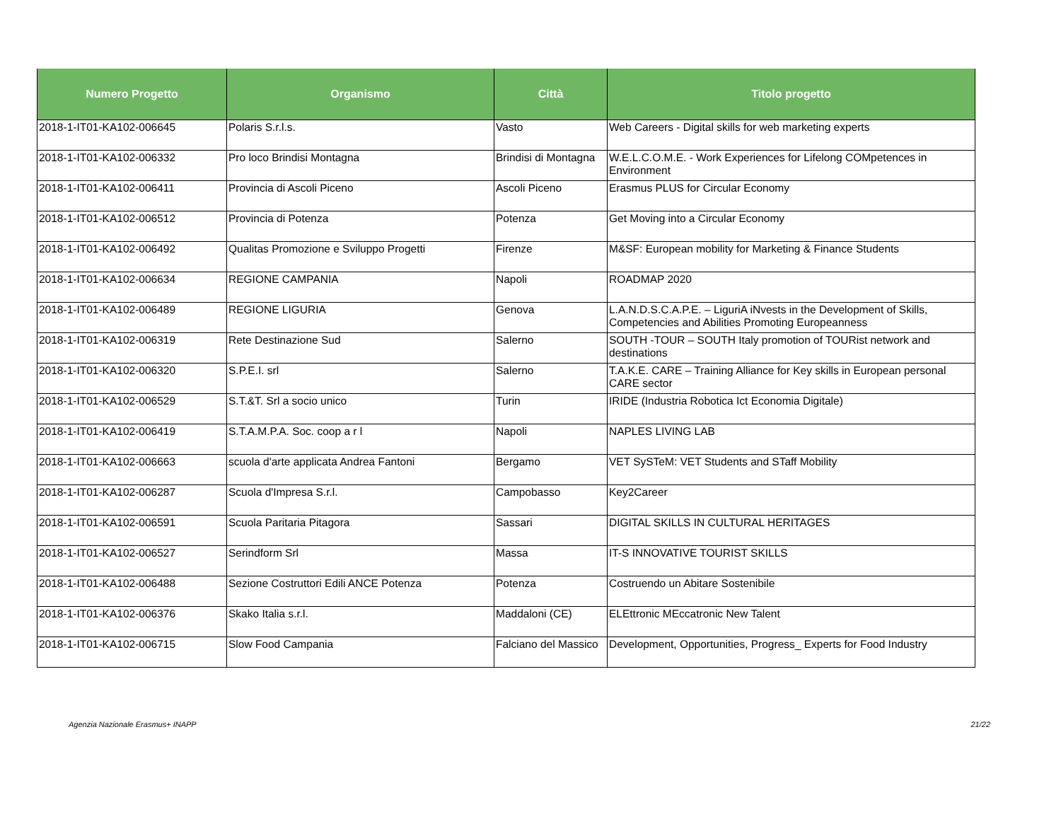| Numero Progetto | Organismo | Città | Titolo progetto |
| --- | --- | --- | --- |
| 2018-1-IT01-KA102-006645 | Polaris S.r.l.s. | Vasto | Web Careers - Digital skills for web marketing experts |
| 2018-1-IT01-KA102-006332 | Pro loco Brindisi Montagna | Brindisi di Montagna | W.E.L.C.O.M.E. - Work Experiences for Lifelong COMpetences in Environment |
| 2018-1-IT01-KA102-006411 | Provincia di Ascoli Piceno | Ascoli Piceno | Erasmus PLUS for Circular Economy |
| 2018-1-IT01-KA102-006512 | Provincia di Potenza | Potenza | Get Moving into a Circular Economy |
| 2018-1-IT01-KA102-006492 | Qualitas Promozione e Sviluppo Progetti | Firenze | M&SF: European mobility for Marketing & Finance Students |
| 2018-1-IT01-KA102-006634 | REGIONE CAMPANIA | Napoli | ROADMAP 2020 |
| 2018-1-IT01-KA102-006489 | REGIONE LIGURIA | Genova | L.A.N.D.S.C.A.P.E. – LiguriA iNvests in the Development of Skills, Competencies and Abilities Promoting Europeanness |
| 2018-1-IT01-KA102-006319 | Rete Destinazione Sud | Salerno | SOUTH -TOUR – SOUTH Italy promotion of TOURist network and destinations |
| 2018-1-IT01-KA102-006320 | S.P.E.I. srl | Salerno | T.A.K.E. CARE – Training Alliance for Key skills in European personal CARE sector |
| 2018-1-IT01-KA102-006529 | S.T.&T. Srl a socio unico | Turin | IRIDE (Industria Robotica Ict Economia Digitale) |
| 2018-1-IT01-KA102-006419 | S.T.A.M.P.A. Soc. coop a r l | Napoli | NAPLES LIVING LAB |
| 2018-1-IT01-KA102-006663 | scuola d'arte applicata Andrea Fantoni | Bergamo | VET SySTeM: VET Students and STaff Mobility |
| 2018-1-IT01-KA102-006287 | Scuola d'Impresa S.r.l. | Campobasso | Key2Career |
| 2018-1-IT01-KA102-006591 | Scuola Paritaria Pitagora | Sassari | DIGITAL SKILLS IN CULTURAL HERITAGES |
| 2018-1-IT01-KA102-006527 | Serindform Srl | Massa | IT-S INNOVATIVE TOURIST SKILLS |
| 2018-1-IT01-KA102-006488 | Sezione Costruttori Edili ANCE Potenza | Potenza | Costruendo un Abitare Sostenibile |
| 2018-1-IT01-KA102-006376 | Skako Italia s.r.l. | Maddaloni (CE) | ELEttronic MEccatronic New Talent |
| 2018-1-IT01-KA102-006715 | Slow Food Campania | Falciano del Massico | Development, Opportunities, Progress_ Experts for Food Industry |
Agenzia Nazionale Erasmus+ INAPP 21/22